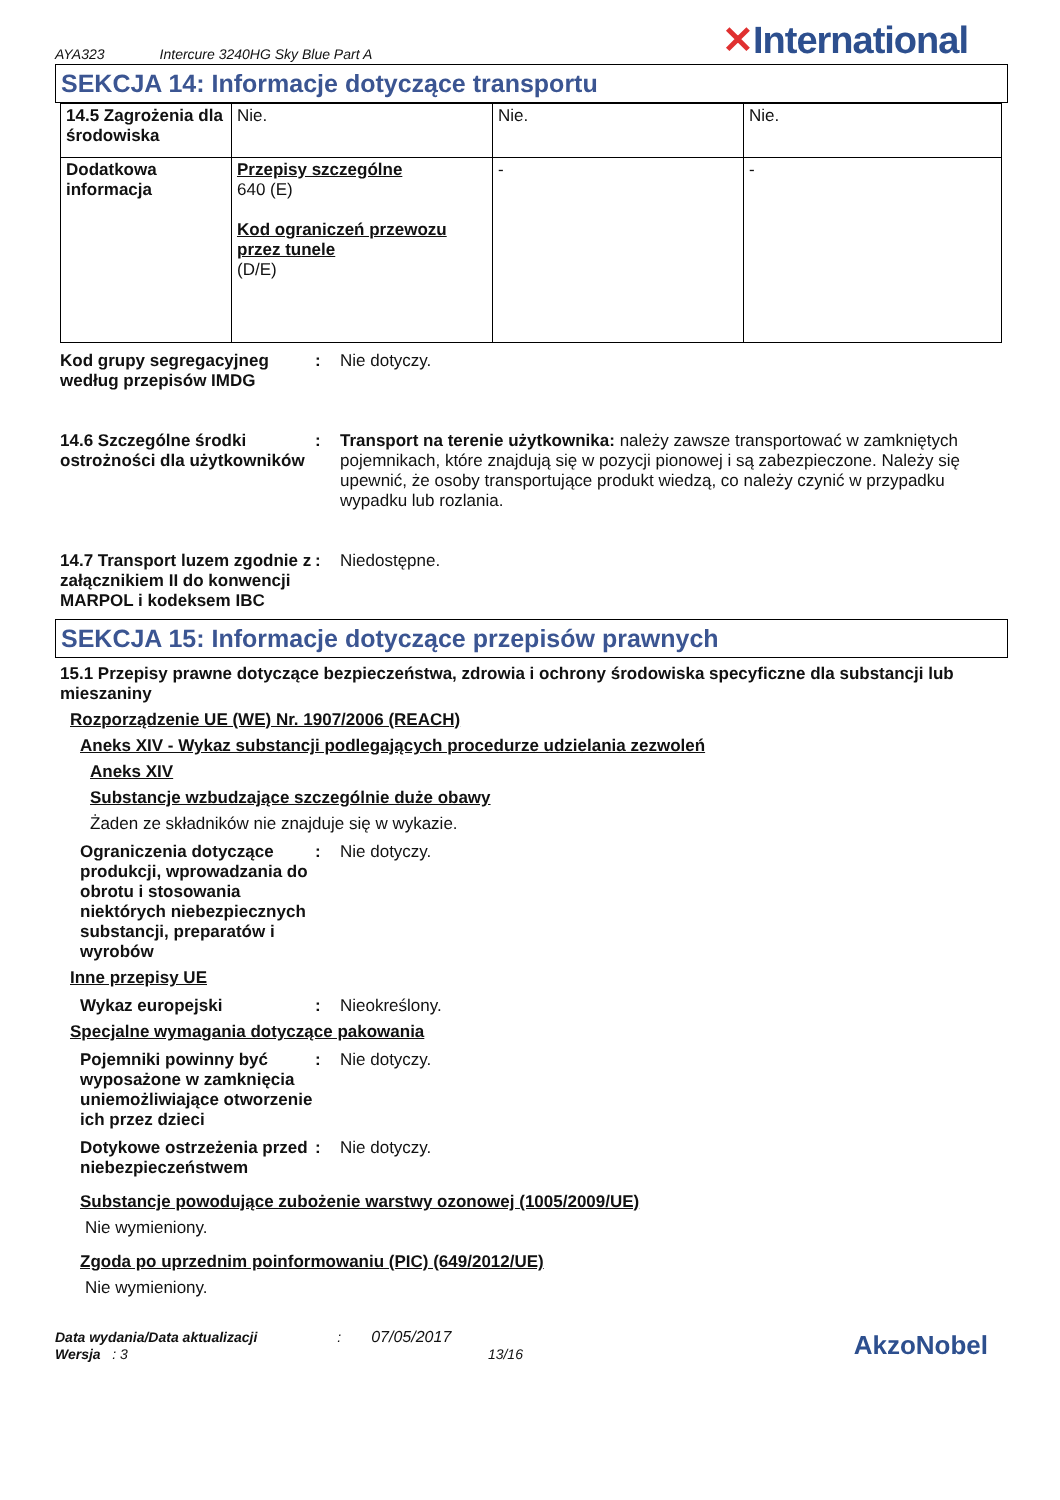AYA323 Intercure 3240HG Sky Blue Part A ✕International
SEKCJA 14: Informacje dotyczące transportu
| 14.5 Zagrożenia dla środowiska | Nie. | Nie. | Nie. |
| Dodatkowa informacja | Przepisy szczególne 640 (E) Kod ograniczeń przewozu przez tunele (D/E) | - | - |
Kod grupy segregacyjneg według przepisów IMDG
: Nie dotyczy.
14.6 Szczególne środki ostrożności dla użytkowników
: Transport na terenie użytkownika: należy zawsze transportować w zamkniętych pojemnikach, które znajdują się w pozycji pionowej i są zabezpieczone. Należy się upewnić, że osoby transportujące produkt wiedzą, co należy czynić w przypadku wypadku lub rozlania.
14.7 Transport luzem zgodnie z załącznikiem II do konwencji MARPOL i kodeksem IBC
: Niedostępne.
SEKCJA 15: Informacje dotyczące przepisów prawnych
15.1 Przepisy prawne dotyczące bezpieczeństwa, zdrowia i ochrony środowiska specyficzne dla substancji lub mieszaniny
Rozporządzenie UE (WE) Nr. 1907/2006 (REACH)
Aneks XIV - Wykaz substancji podlegających procedurze udzielania zezwoleń
Aneks XIV
Substancje wzbudzające szczególnie duże obawy
Żaden ze składników nie znajduje się w wykazie.
Ograniczenia dotyczące produkcji, wprowadzania do obrotu i stosowania niektórych niebezpiecznych substancji, preparatów i wyrobów
: Nie dotyczy.
Inne przepisy UE
Wykaz europejski : Nieokreślony.
Specjalne wymagania dotyczące pakowania
Pojemniki powinny być wyposażone w zamknięcia uniemożliwiające otworzenie ich przez dzieci
: Nie dotyczy.
Dotykowe ostrzeżenia przed niebezpieczeństwem
: Nie dotyczy.
Substancje powodujące zubożenie warstwy ozonowej (1005/2009/UE)
Nie wymieniony.
Zgoda po uprzednim poinformowaniu (PIC) (649/2012/UE)
Nie wymieniony.
Data wydania/Data aktualizacji: 07/05/2017
Wersja : 3 13/16
AkzoNobel